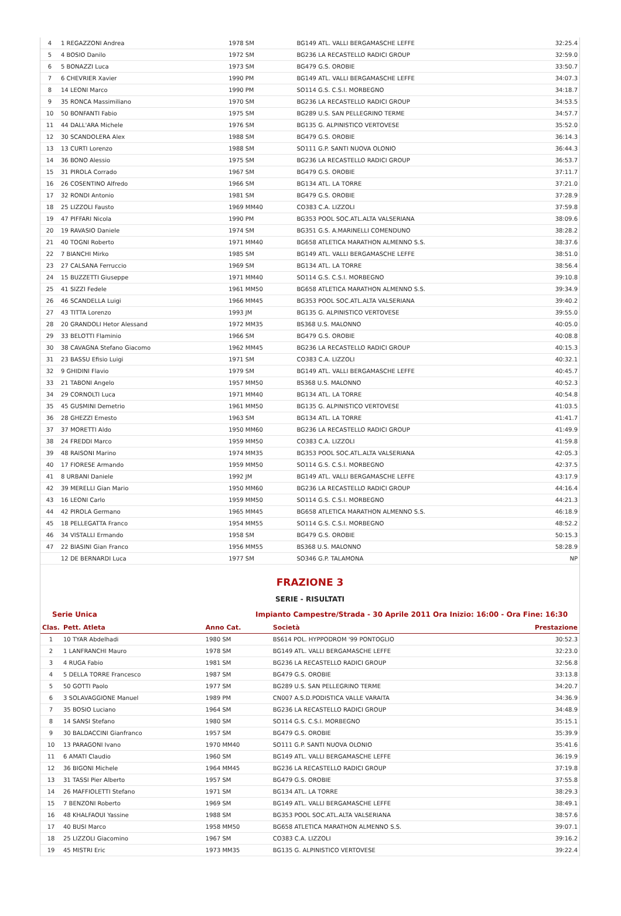| 4 | 1 REGAZZONI Andrea | 1978 SM | BG149 ATL. VALLI BERGAMASCHE LEFFE | 32:25.4 |
| 5 | 4 BOSIO Danilo | 1972 SM | BG236 LA RECASTELLO RADICI GROUP | 32:59.0 |
| 6 | 5 BONAZZI Luca | 1973 SM | BG479 G.S. OROBIE | 33:50.7 |
| 7 | 6 CHEVRIER Xavier | 1990 PM | BG149 ATL. VALLI BERGAMASCHE LEFFE | 34:07.3 |
| 8 | 14 LEONI Marco | 1990 PM | SO114 G.S. C.S.I. MORBEGNO | 34:18.7 |
| 9 | 35 RONCA Massimiliano | 1970 SM | BG236 LA RECASTELLO RADICI GROUP | 34:53.5 |
| 10 | 50 BONFANTI Fabio | 1975 SM | BG289 U.S. SAN PELLEGRINO TERME | 34:57.7 |
| 11 | 44 DALL'ARA Michele | 1976 SM | BG135 G. ALPINISTICO VERTOVESE | 35:52.0 |
| 12 | 30 SCANDOLERA Alex | 1988 SM | BG479 G.S. OROBIE | 36:14.3 |
| 13 | 13 CURTI Lorenzo | 1988 SM | SO111 G.P. SANTI NUOVA OLONIO | 36:44.3 |
| 14 | 36 BONO Alessio | 1975 SM | BG236 LA RECASTELLO RADICI GROUP | 36:53.7 |
| 15 | 31 PIROLA Corrado | 1967 SM | BG479 G.S. OROBIE | 37:11.7 |
| 16 | 26 COSENTINO Alfredo | 1966 SM | BG134 ATL. LA TORRE | 37:21.0 |
| 17 | 32 RONDI Antonio | 1981 SM | BG479 G.S. OROBIE | 37:28.9 |
| 18 | 25 LIZZOLI Fausto | 1969 MM40 | CO383 C.A. LIZZOLI | 37:59.8 |
| 19 | 47 PIFFARI Nicola | 1990 PM | BG353 POOL SOC.ATL.ALTA VALSERIANA | 38:09.6 |
| 20 | 19 RAVASIO Daniele | 1974 SM | BG351 G.S. A.MARINELLI COMENDUNO | 38:28.2 |
| 21 | 40 TOGNI Roberto | 1971 MM40 | BG658 ATLETICA MARATHON ALMENNO S.S. | 38:37.6 |
| 22 | 7 BIANCHI Mirko | 1985 SM | BG149 ATL. VALLI BERGAMASCHE LEFFE | 38:51.0 |
| 23 | 27 CALSANA Ferruccio | 1969 SM | BG134 ATL. LA TORRE | 38:56.4 |
| 24 | 15 BUZZETTI Giuseppe | 1971 MM40 | SO114 G.S. C.S.I. MORBEGNO | 39:10.8 |
| 25 | 41 SIZZI Fedele | 1961 MM50 | BG658 ATLETICA MARATHON ALMENNO S.S. | 39:34.9 |
| 26 | 46 SCANDELLA Luigi | 1966 MM45 | BG353 POOL SOC.ATL.ALTA VALSERIANA | 39:40.2 |
| 27 | 43 TITTA Lorenzo | 1993 JM | BG135 G. ALPINISTICO VERTOVESE | 39:55.0 |
| 28 | 20 GRANDOLI Hetor Alessand | 1972 MM35 | BS368 U.S. MALONNO | 40:05.0 |
| 29 | 33 BELOTTI Flaminio | 1966 SM | BG479 G.S. OROBIE | 40:08.8 |
| 30 | 38 CAVAGNA Stefano Giacomo | 1962 MM45 | BG236 LA RECASTELLO RADICI GROUP | 40:15.3 |
| 31 | 23 BASSU Efisio Luigi | 1971 SM | CO383 C.A. LIZZOLI | 40:32.1 |
| 32 | 9 GHIDINI Flavio | 1979 SM | BG149 ATL. VALLI BERGAMASCHE LEFFE | 40:45.7 |
| 33 | 21 TABONI Angelo | 1957 MM50 | BS368 U.S. MALONNO | 40:52.3 |
| 34 | 29 CORNOLTI Luca | 1971 MM40 | BG134 ATL. LA TORRE | 40:54.8 |
| 35 | 45 GUSMINI Demetrio | 1961 MM50 | BG135 G. ALPINISTICO VERTOVESE | 41:03.5 |
| 36 | 28 GHEZZI Ernesto | 1963 SM | BG134 ATL. LA TORRE | 41:41.7 |
| 37 | 37 MORETTI Aldo | 1950 MM60 | BG236 LA RECASTELLO RADICI GROUP | 41:49.9 |
| 38 | 24 FREDDI Marco | 1959 MM50 | CO383 C.A. LIZZOLI | 41:59.8 |
| 39 | 48 RAISONI Marino | 1974 MM35 | BG353 POOL SOC.ATL.ALTA VALSERIANA | 42:05.3 |
| 40 | 17 FIORESE Armando | 1959 MM50 | SO114 G.S. C.S.I. MORBEGNO | 42:37.5 |
| 41 | 8 URBANI Daniele | 1992 JM | BG149 ATL. VALLI BERGAMASCHE LEFFE | 43:17.9 |
| 42 | 39 MERELLI Gian Mario | 1950 MM60 | BG236 LA RECASTELLO RADICI GROUP | 44:16.4 |
| 43 | 16 LEONI Carlo | 1959 MM50 | SO114 G.S. C.S.I. MORBEGNO | 44:21.3 |
| 44 | 42 PIROLA Germano | 1965 MM45 | BG658 ATLETICA MARATHON ALMENNO S.S. | 46:18.9 |
| 45 | 18 PELLEGATTA Franco | 1954 MM55 | SO114 G.S. C.S.I. MORBEGNO | 48:52.2 |
| 46 | 34 VISTALLI Ermando | 1958 SM | BG479 G.S. OROBIE | 50:15.3 |
| 47 | 22 BIASINI Gian Franco | 1956 MM55 | BS368 U.S. MALONNO | 58:28.9 |
| | 12 DE BERNARDI Luca | 1977 SM | SO346 G.P. TALAMONA | NP |
FRAZIONE 3
SERIE - RISULTATI
Serie Unica Impianto Campestre/Strada - 30 Aprile 2011 Ora Inizio: 16:00 - Ora Fine: 16:30
| Clas. | Pett. Atleta | Anno Cat. | Società | Prestazione |
| --- | --- | --- | --- | --- |
| 1 | 10 TYAR Abdelhadi | 1980 SM | BS614 POL. HYPPODROM '99 PONTOGLIO | 30:52.3 |
| 2 | 1 LANFRANCHI Mauro | 1978 SM | BG149 ATL. VALLI BERGAMASCHE LEFFE | 32:23.0 |
| 3 | 4 RUGA Fabio | 1981 SM | BG236 LA RECASTELLO RADICI GROUP | 32:56.8 |
| 4 | 5 DELLA TORRE Francesco | 1987 SM | BG479 G.S. OROBIE | 33:13.8 |
| 5 | 50 GOTTI Paolo | 1977 SM | BG289 U.S. SAN PELLEGRINO TERME | 34:20.7 |
| 6 | 3 SOLAVAGGIONE Manuel | 1989 PM | CN007 A.S.D.PODISTICA VALLE VARAITA | 34:36.9 |
| 7 | 35 BOSIO Luciano | 1964 SM | BG236 LA RECASTELLO RADICI GROUP | 34:48.9 |
| 8 | 14 SANSI Stefano | 1980 SM | SO114 G.S. C.S.I. MORBEGNO | 35:15.1 |
| 9 | 30 BALDACCINI Gianfranco | 1957 SM | BG479 G.S. OROBIE | 35:39.9 |
| 10 | 13 PARAGONI Ivano | 1970 MM40 | SO111 G.P. SANTI NUOVA OLONIO | 35:41.6 |
| 11 | 6 AMATI Claudio | 1960 SM | BG149 ATL. VALLI BERGAMASCHE LEFFE | 36:19.9 |
| 12 | 36 BIGONI Michele | 1964 MM45 | BG236 LA RECASTELLO RADICI GROUP | 37:19.8 |
| 13 | 31 TASSI Pier Alberto | 1957 SM | BG479 G.S. OROBIE | 37:55.8 |
| 14 | 26 MAFFIOLETTI Stefano | 1971 SM | BG134 ATL. LA TORRE | 38:29.3 |
| 15 | 7 BENZONI Roberto | 1969 SM | BG149 ATL. VALLI BERGAMASCHE LEFFE | 38:49.1 |
| 16 | 48 KHALFAOUI Yassine | 1988 SM | BG353 POOL SOC.ATL.ALTA VALSERIANA | 38:57.6 |
| 17 | 40 BUSI Marco | 1958 MM50 | BG658 ATLETICA MARATHON ALMENNO S.S. | 39:07.1 |
| 18 | 25 LIZZOLI Giacomino | 1967 SM | CO383 C.A. LIZZOLI | 39:16.2 |
| 19 | 45 MISTRI Eric | 1973 MM35 | BG135 G. ALPINISTICO VERTOVESE | 39:22.4 |